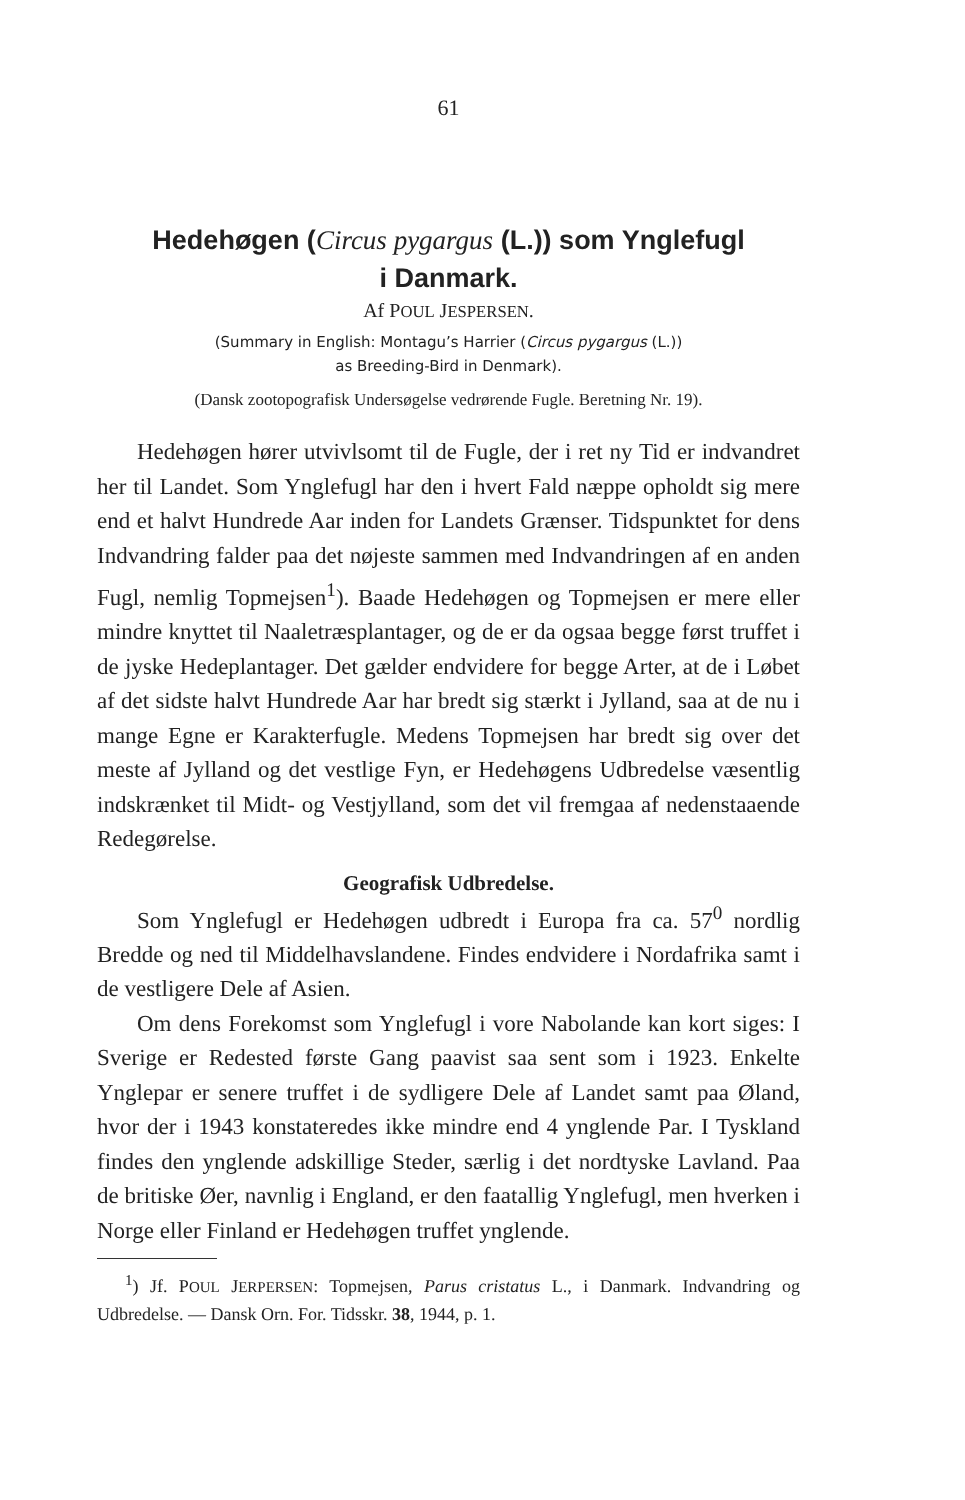61
Hedehøgen (Circus pygargus (L.)) som Ynglefugl
i Danmark.
Af POUL JESPERSEN.
(Summary in English: Montagu’s Harrier (Circus pygargus (L.))
as Breeding-Bird in Denmark).
(Dansk zootopografisk Undersøgelse vedrørende Fugle. Beretning Nr. 19).
Hedehøgen hører utvivlsomt til de Fugle, der i ret ny Tid er indvandret her til Landet. Som Ynglefugl har den i hvert Fald næppe opholdt sig mere end et halvt Hundrede Aar inden for Landets Grænser. Tidspunktet for dens Indvandring falder paa det nøjeste sammen med Indvandringen af en anden Fugl, nemlig Topmejsen<sup>1</sup>). Baade Hedehøgen og Topmejsen er mere eller mindre knyttet til Naaletræsplantager, og de er da ogsaa begge først truffet i de jyske Hedeplantager. Det gælder endvidere for begge Arter, at de i Løbet af det sidste halvt Hundrede Aar har bredt sig stærkt i Jylland, saa at de nu i mange Egne er Karakterfugle. Medens Topmejsen har bredt sig over det meste af Jylland og det vestlige Fyn, er Hedehøgens Udbredelse væsentlig indskrænket til Midt- og Vestjylland, som det vil fremgaa af nedenstaaende Redegørelse.
Geografisk Udbredelse.
Som Ynglefugl er Hedehøgen udbredt i Europa fra ca. 57<sup>0</sup> nordlig Bredde og ned til Middelhavslandene. Findes endvidere i Nordafrika samt i de vestligere Dele af Asien.
Om dens Forekomst som Ynglefugl i vore Nabolande kan kort siges: I Sverige er Redested første Gang paavist saa sent som i 1923. Enkelte Ynglepar er senere truffet i de sydligere Dele af Landet samt paa Øland, hvor der i 1943 konstateredes ikke mindre end 4 ynglende Par. I Tyskland findes den ynglende adskillige Steder, særlig i det nordtyske Lavland. Paa de britiske Øer, navnlig i England, er den faatallig Ynglefugl, men hverken i Norge eller Finland er Hedehøgen truffet ynglende.
<sup>1</sup>) Jf. POUL JERPERSEN: Topmejsen, Parus cristatus L., i Danmark. Indvandring og Udbredelse. — Dansk Orn. For. Tidsskr. 38, 1944, p. 1.